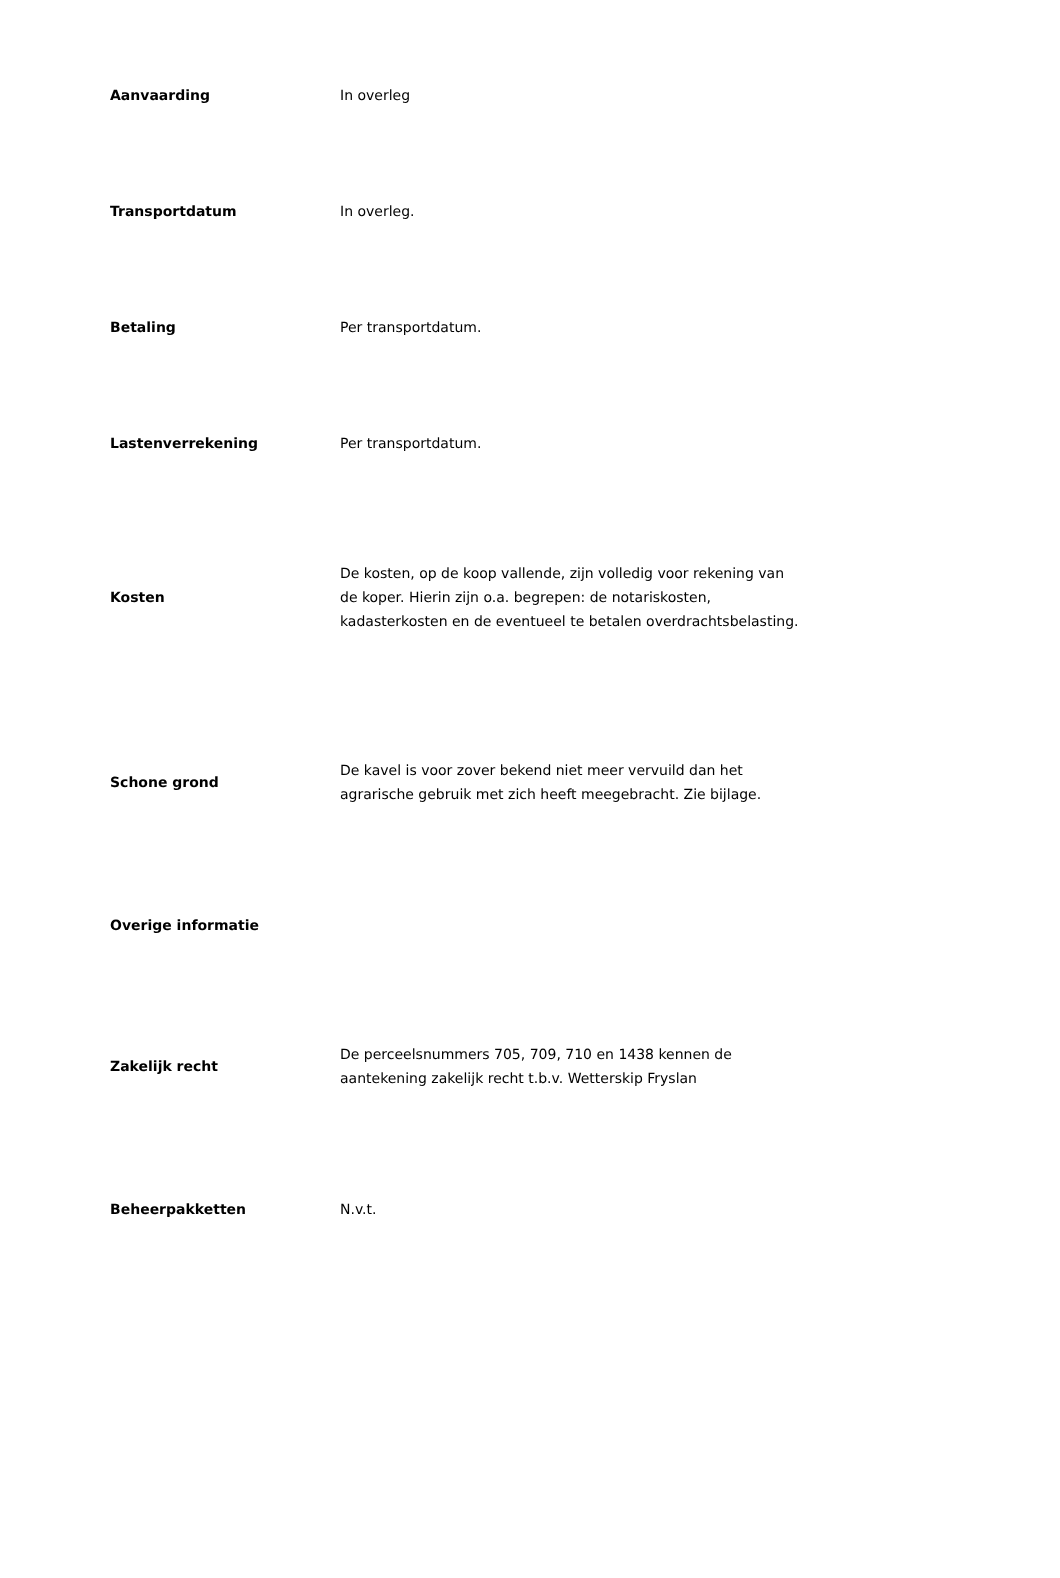| Aanvaarding | In overleg |
| Transportdatum | In overleg. |
| Betaling | Per transportdatum. |
| Lastenverrekening | Per transportdatum. |
| Kosten | De kosten, op de koop vallende, zijn volledig voor rekening van de koper. Hierin zijn o.a. begrepen: de notariskosten, kadasterkosten en de eventueel te betalen overdrachtsbelasting. |
| Schone grond | De kavel is voor zover bekend niet meer vervuild dan het agrarische gebruik met zich heeft meegebracht. Zie bijlage. |
| Overige informatie | |
| Zakelijk recht | De perceelsnummers 705, 709, 710 en 1438 kennen de aantekening zakelijk recht t.b.v. Wetterskip Fryslan |
| Beheerpakketten | N.v.t. |